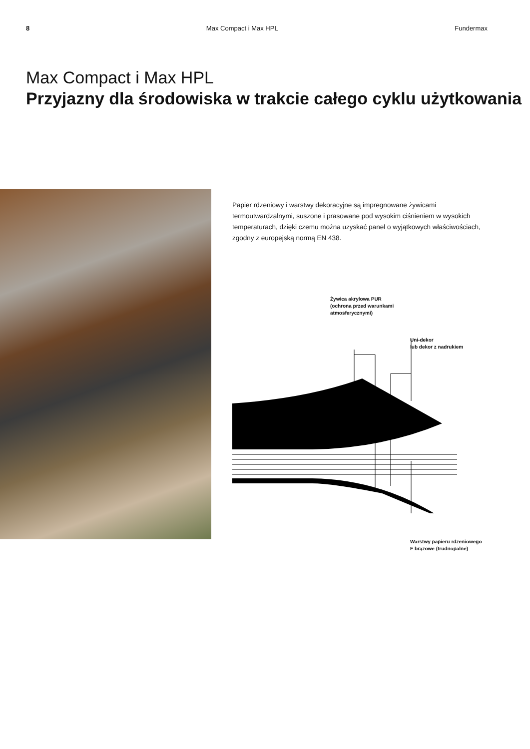8 Max Compact i Max HPL Fundermax
Max Compact i Max HPL
Przyjazny dla środowiska w trakcie całego cyklu użytkowania
Papier rdzeniowy i warstwy dekoracyjne są impregnowane żywicami termoutwardzalnymi, suszone i prasowane pod wysokim ciśnieniem w wysokich temperaturach, dzięki czemu można uzyskać panel o wyjątkowych właściwościach, zgodny z europejską normą EN 438.
Żywica akrylowa PUR
(ochrona przed warunkami
atmosferycznymi)
Uni-dekor
lub dekor z nadrukiem
Warstwy papieru rdzeniowego
F brązowe (trudnopalne)